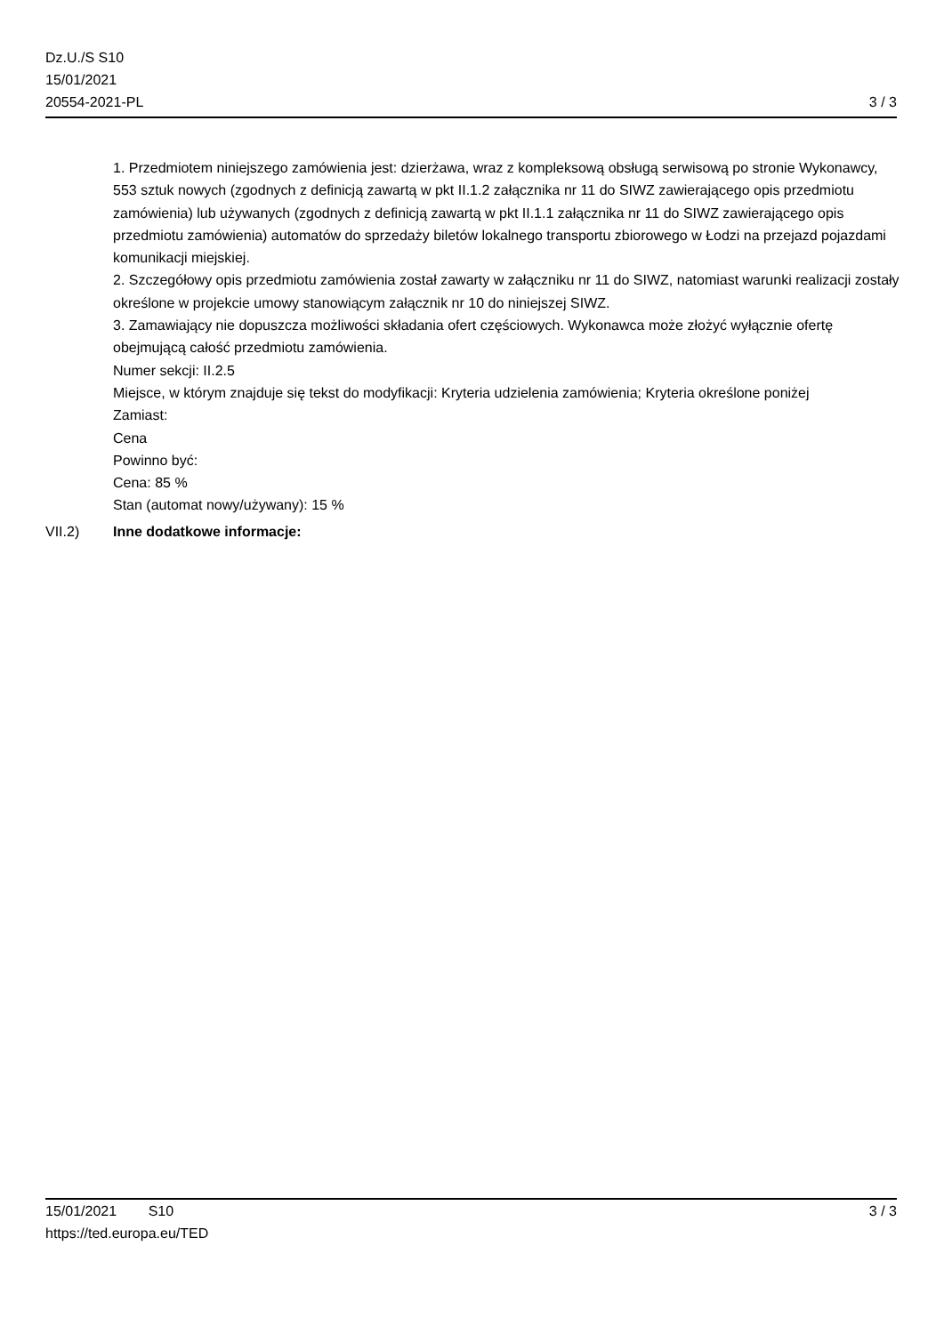Dz.U./S S10
15/01/2021
20554-2021-PL
3 / 3
1. Przedmiotem niniejszego zamówienia jest: dzierżawa, wraz z kompleksową obsługą serwisową po stronie Wykonawcy, 553 sztuk nowych (zgodnych z definicją zawartą w pkt II.1.2 załącznika nr 11 do SIWZ zawierającego opis przedmiotu zamówienia) lub używanych (zgodnych z definicją zawartą w pkt II.1.1 załącznika nr 11 do SIWZ zawierającego opis przedmiotu zamówienia) automatów do sprzedaży biletów lokalnego transportu zbiorowego w Łodzi na przejazd pojazdami komunikacji miejskiej.
2. Szczegółowy opis przedmiotu zamówienia został zawarty w załączniku nr 11 do SIWZ, natomiast warunki realizacji zostały określone w projekcie umowy stanowiącym załącznik nr 10 do niniejszej SIWZ.
3. Zamawiający nie dopuszcza możliwości składania ofert częściowych. Wykonawca może złożyć wyłącznie ofertę obejmującą całość przedmiotu zamówienia.
Numer sekcji: II.2.5
Miejsce, w którym znajduje się tekst do modyfikacji: Kryteria udzielenia zamówienia; Kryteria określone poniżej
Zamiast:
Cena
Powinno być:
Cena: 85 %
Stan (automat nowy/używany): 15 %
VII.2) Inne dodatkowe informacje:
15/01/2021 S10 3 / 3
https://ted.europa.eu/TED